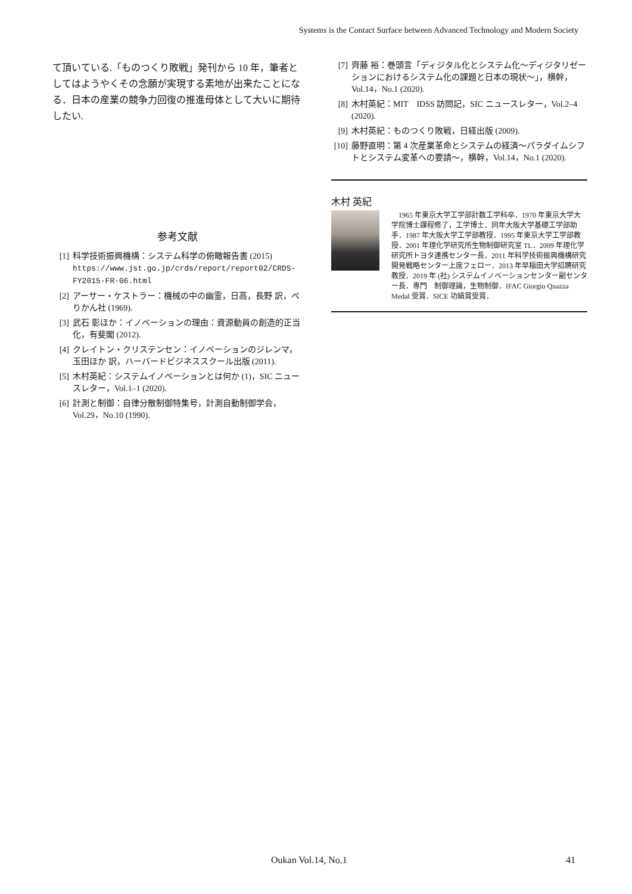Systems is the Contact Surface between Advanced Technology and Modern Society
て頂いている.「ものつくり敗戦」発刊から 10 年，筆者としてはようやくその念願が実現する素地が出来たことになる．日本の産業の競争力回復の推進母体として大いに期待したい.
参考文献
[1] 科学技術振興機構：システム科学の俯瞰報告書 (2015) https://www.jst.go.jp/crds/report/report02/CRDS-FY2015-FR-06.html
[2] アーサー・ケストラー：機械の中の幽霊，日高，長野 訳，ぺりかん社 (1969).
[3] 武石 彰ほか：イノベーションの理由：資源動員の創造的正当化，有斐閣 (2012).
[4] クレイトン・クリステンセン：イノベーションのジレンマ，玉田ほか 訳，ハーバードビジネススクール出版 (2011).
[5] 木村英紀：システムイノベーションとは何か (1)，SIC ニュースレター，Vol.1–1 (2020).
[6] 計測と制御：自律分散制御特集号，計測自動制御学会，Vol.29，No.10 (1990).
[7] 齊藤 裕：巻頭言「ディジタル化とシステム化〜ディジタリゼーションにおけるシステム化の課題と日本の現状〜」，横幹，Vol.14，No.1 (2020).
[8] 木村英紀：MIT　IDSS 訪問記，SIC ニュースレター，Vol.2–4 (2020).
[9] 木村英紀：ものつくり敗戦，日経出版 (2009).
[10] 藤野直明：第 4 次産業革命とシステムの経済〜パラダイムシフトとシステム変革への要請〜，横幹，Vol.14，No.1 (2020).
木村 英紀
　1965 年東京大学工学部計数工学科卒．1970 年東京大学大学院博士課程修了，工学博士．同年大阪大学基礎工学部助手．1987 年大阪大学工学部教授．1995 年東京大学工学部教授．2001 年理化学研究所生物制御研究室 TL．2009 年理化学研究所トヨタ連携センター長．2011 年科学技術振興機構研究開発戦略センター上席フェロー．2013 年早稲田大学招聘研究教授．2019 年 (社) システムイノベーションセンター副センター長．専門　制御理論，生物制御．IFAC Giorgio Quazza Medal 受賞．SICE 功績賞受賞．
Oukan Vol.14, No.1 41